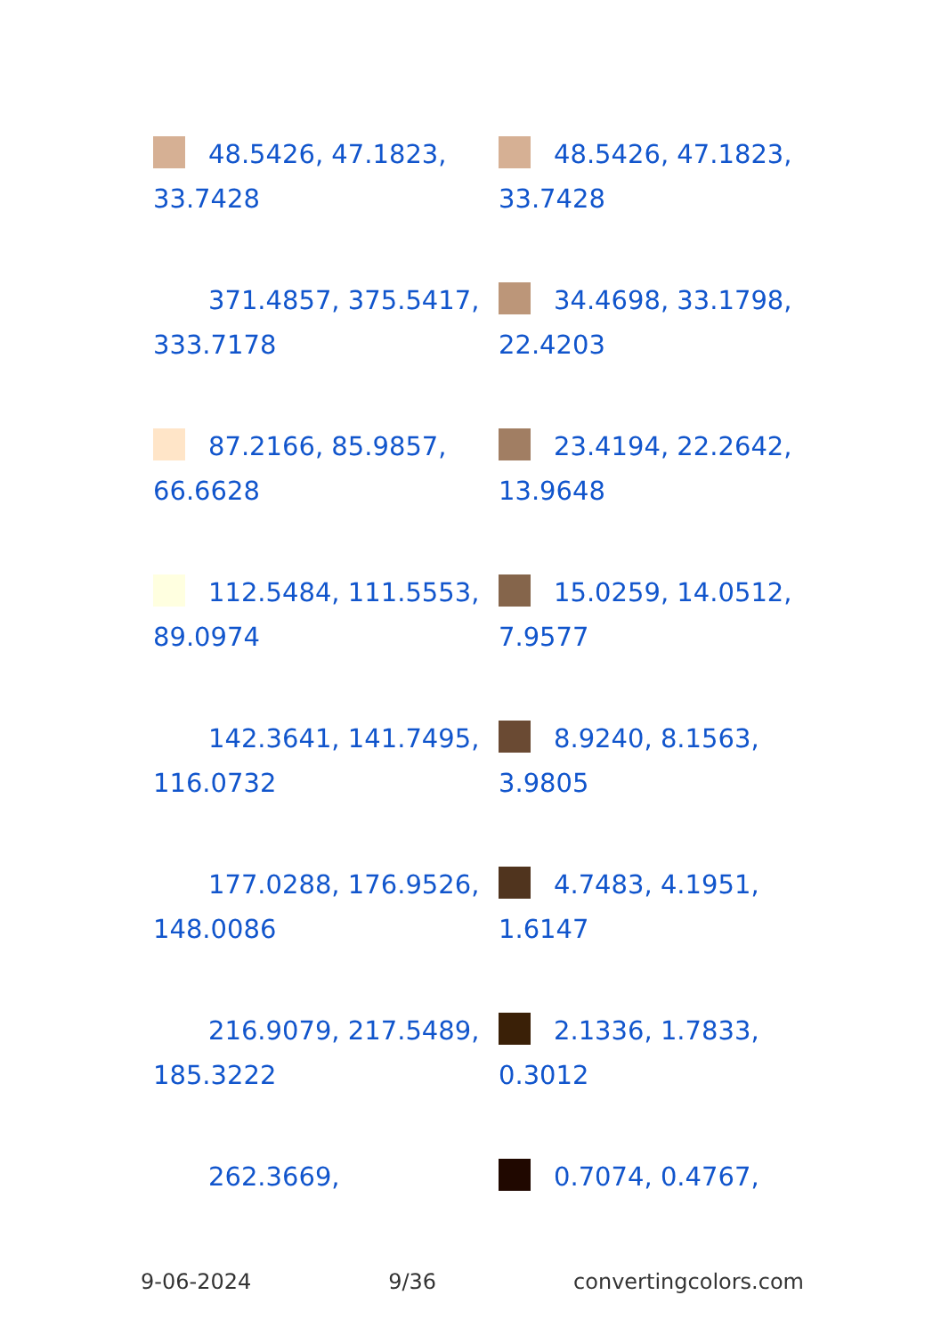48.5426, 47.1823, 33.7428
48.5426, 47.1823, 33.7428
371.4857, 375.5417, 333.7178
34.4698, 33.1798, 22.4203
87.2166, 85.9857, 66.6628
23.4194, 22.2642, 13.9648
112.5484, 111.5553, 89.0974
15.0259, 14.0512, 7.9577
142.3641, 141.7495, 116.0732
8.9240, 8.1563, 3.9805
177.0288, 176.9526, 148.0086
4.7483, 4.1951, 1.6147
216.9079, 217.5489, 185.3222
2.1336, 1.7833, 0.3012
262.3669,
0.7074, 0.4767,
9-06-2024 9/36 convertingcolors.com